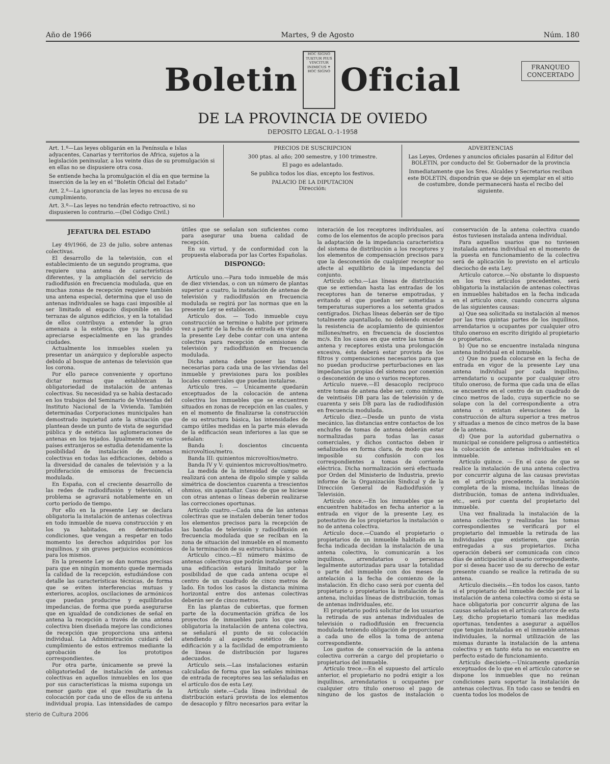Año de 1966 Martes, 9 de Agosto Núm. 180
Boletin
HOC SIGNO TUETUR PIUS VINCITUR INIMICUS ✝ HOC SIGNO
Oficial
FRANQUEO
CONCERTADO
DE LA PROVINCIA DE OVIEDO
DEPOSITO LEGAL O.-1-1958
Art. 1.º—Las leyes obligarán en la Península e Islas adyacentes, Canarias y territorios de Africa, sujetos a la legislación peninsular, a los veinte días de su promulgación si en ellas no se dispusiere otra cosa.
Se entiende hecha la promulgación el día en que termine la inserción de la ley en el "Boletín Oficial del Estado"
Art. 2.º—La ignorancia de las leyes no excusa de su cumplimiento.
Art. 3.º—Las leyes no tendrán efecto retroactivo, si no dispusieren lo contrario.—(Del Código Civil.)
PRECIOS DE SUSCRIPCION
300 ptas. al año; 200 semestre, y 100 trimestre.
El pago es adelantado.
Se publica todos los días, excepto los festivos.
PALACIO DE LA DIPUTACION
Dirección:
ADVERTENCIAS
Las Leyes, Ordenes y anuncios oficiales pasarán al Editor del BOLETIN, por conducto del Sr. Gobernador de la provincia
Inmediatamente que los Sres. Alcaldes y Secretarios reciban este BOLETIN, dispondrán que se deje un ejemplar en el sitio de costumbre, donde permanecerá hasta el recibo del siguiente.
JEFATURA DEL ESTADO
Ley 49/1966, de 23 de julio, sobre antenas colectivas.
El desarrollo de la televisión, con el establecimiento de un segundo programa, que requiere una antena de características diferentes, y la ampliación del servicio de radiodifusión en frecuencia modulada, que en muchas zonas de recepción requiere también una antena especial, determina que el uso de antenas individuales se haga casi imposible al ser limitado el espacio disponible en las terrazas de algunos edificios, y en la totalidad de ellos contribuya a extender la gran amenaza a la estética, que ya ha podido apreciarse especialmente en las grandes ciudades.
Actualmente los inmuebles suelen ya presentar un anárquico y deplorable aspecto debido al bosque de antenas de televisión que los corona.
Por ello parece conveniente y oportuno dictar normas que establezcan la obligatoriedad de instalación de antenas colectivas. Su necesidad ya se había destacado en los trabajos del Seminario de Viviendas del Instituto Nacional de la Vivienda. También determinadas Corporaciones municipales han demostrado inquietud ante la situación que plantean desde un punto de vista de seguridad pública y de estética las aglomeraciones de antenas en los tejados. Igualmente en varios países extranjeros se estudia detenidamente la posibilidad de instalación de antenas colectivas en todas las edificaciones, debido a la diversidad de canales de televisión y a la proliferación de emisoras de frecuencia modulada.
En España, con el creciente desarrollo de las redes de radiodifusión y televisión, el problema se agravará notablemente en un corto período de tiempo.
Por ello en la presente Ley se declara obligatoria la instalación de antenas colectivas en todo inmueble de nueva construcción y en los ya habitados, en determinadas condiciones, que vengan a respetar en todo momento los derechos adquiridos por los inquilinos, y sin graves perjuicios económicos para los mismos.
En la presente Ley se dan normas precisas para que en ningún momento quede mermada la calidad de la recepción, estudiándose con detalle las características técnicas, de forma que se eviten interferencias mutuas y exteriores, acoplos, oscilaciones de armónicos que puedan producirse y equilibrados impedancias, de forma que pueda asegurarse que en igualdad de condiciones de señal en antena la recepción a través de una antena colectiva bien diseñada mejore las condiciones de recepción que proporciona una antena individual. La Administración cuidará del cumplimiento de estos extremos mediante la aprobación de los prototipos correspondientes.
Por otra parte, únicamente se prevé la obligatoriedad de instalación de antenas colectivas en aquellos inmuebles en los que por sus características la misma suponga un menor gasto que el que resultaría de la colocación por cada uno de ellos de su antena individual propia. Las intensidades de campo útiles que se señalan son suficientes como para asegurar una buena calidad de recepción.
En su virtud, y de conformidad con la propuesta elaborada por las Cortes Españolas.
DISPONGO:
Artículo uno.—Para todo inmueble de más de diez viviendas, o con un número de plantas superior a cuatro, la instalación de antenas de televisión y radiodifusión en frecuencia modulada se regirá por las normas que en la presente Ley se establecen.
Artículo dos. — Todo inmueble cuya construcción se termine o habite por primera vez a partir de la fecha de entrada en vigor de la presente Ley debe contar con una antena colectiva para recepción de emisiones de televisión y radiodifusión en frecuencia modulada.
Dicha antena debe poseer las tomas necesarias para cada una de las viviendas del inmueble y previsiones para los posibles locales comerciales que puedan instalarse.
Artículo tres. — Unicamente quedarán exceptuados de la colocación de antena colectiva los inmuebles que se encuentren situados en zonas de recepción en las cuales, y en el momento de finalizarse la construcción de su estructura básica, las intensidades de campo útiles medidas en la parte más elevada de la edificación sean inferiores a las que se señalan:
Banda I: doscientos cincuenta microvoltios/metro.
Banda III: quinientos microvoltios/metro.
Banda IV y V: quinientos microvoltios/metro.
La medida de la intensidad de campo se realizará con antena de dipolo simple y salida simétrica de doscientos cuarenta a trescientos ohmios, sin apantallar. Caso de que se hiciese con otras antenas o líneas deberán realizarse las correcciones oportunas.
Artículo cuatro.—Cada una de las antenas colectivas que se instalen deberán tener todos los elementos precisos para la recepción de las bandas de televisión y radiodifusión en frecuencia modulada que se reciban en la zona de situación del inmueble en el momento de la terminación de su estructura básica.
Artículo cinco.—El número máximo de antenas colectivas que podrán instalarse sobre una edificación estará limitado por la posibilidad de que cada antena ocupe el centro de un cuadrado de cinco metros de lado. En todos los casos la distancia mínima horizontal entre dos antenas colectivas deberán ser de cinco metros.
En las plantas de cubiertas, que formen parte de la documentación gráfica de los proyectos de inmuebles para los que sea obligatoria la instalación de antena colectiva, se señalará el punto de su colocación atendiendo al aspecto estético de la edificación y a la facilidad de empotramiento de líneas de distribución por lugares adecuados.
Artículo seis.—Las instalaciones estarán calculadas de forma que las señales mínimas de entrada de receptores sea las señaladas en el artículo dos de esta Ley.
Artículo siete.—Cada línea individual de distribución estará provista de los elementos de desacoplo y filtro necesarios para evitar la interación de los receptores individuales, así como de los elementos de acoplo precisos para la adaptación de la impedancia característica del sistema de distribución a los receptores y los elementos de compensación precisos para que la desconexión de cualquier receptor no afecte al equilibrio de la impedancia del conjunto.
Artículo ocho.—Las líneas de distribución que se extiendan hasta las entradas de los receptores han de tenerse empotradas, y evitando el que puedan ser sometidas a temperaturas superiores a los setenta grados centígrados. Dichas líneas deberán ser de tipo totalmente apantallado, no debiendo exceder la resistencia de acoplamiento de quinientos millones/metro, en frecuencia de doscientos mc/s. En los casos en que entre las tomas de antena y receptores exista una prolongación excesiva, ésta deberá estar provista de los filtros y compensaciones necesarios para que no puedan producirse perturbaciones en las impedancias propias del sistema por conexión o desconexión de uno o varios receptores.
Artículo nueve.—El desacoplo recíproco entre tomas de antena debe ser, como mínimo, de veintiséis DB para las de televisión y de cuarenta y seis DB para las de radiodifusión en frecuencia modulada.
Artículo diez.—Desde un punto de vista mecánico, las distancias entre contactos de los enchufes de tomas de antena deberán estar normalizadas para todas las casas comerciales, y dichos contactos deben ir señalizados en forma clara, de modo que sea imposible su confusión con los correspondientes a tomas de corriente eléctrica. Dicha normalización será efectuada por Orden del Ministerio de Industria, previo informe de la Organización Sindical y de la Dirección General de Radiodifusión y Televisión.
Artículo once.—En los inmuebles que se encuentren habitados en fecha anterior a la entrada en vigor de la presente Ley, es potestativo de los propietarios la instalación o no de antena colectiva.
Artículo doce.—Cuando el propietario o propietarios de un inmueble habitado en la fecha indicada decidan la instalación de una antena colectiva, lo comunicarán a los inquilinos, arrendatarios o personas legalmente autorizadas para usar la totalidad o parte del inmueble con dos meses de antelación a la fecha de comienzo de la instalación. En dicho caso será por cuenta del propietario o propietarios la instalación de la antena, incluídas líneas de distribución, tomas de antenas individuales, etc.
El propietario podrá solicitar de los usuarios la retirada de sus antenas individuales de televisión o radiodifusión en frecuencia modulada teniendo obligación de proporcionar a cada uno de ellos la toma de antena correspondiente.
Los gastos de conservación de la antena colectiva correrán a cargo del propietario o propietarios del inmueble.
Artículo trece.—En el supuesto del artículo anterior, el propietario no podrá exigir a los inquilinos, arrendatarios u ocupantes por cualquier otro título oneroso el pago de ninguno de los gastos de instalación o conservación de la antena colectiva cuando éstos tuviesen instalada antena individual.
Para aquellos usarios que no tuviesen instalada antena individual en el momento de la puesta en funcionamiento de la colectiva será de aplicación lo previsto en el artículo dieciocho de esta Ley.
Artículo catorce.—No obstante lo dispuesto en los tres artículos precedentes, será obligatoria la instalación de antenas colectivas en inmuebles habitados en la fecha indicada en el artículo once, cuando concurra alguna de las siguientes causas:
a) Que sea solicitada su instalación al menos por las tres quintas partes de los inquilinos, arrendatarios u ocupantes por cualquier otro título oneroso en escrito dirigido al propietario o propietarios.
b) Que no se encuentre instalada ninguna antena individual en el inmueble.
c) Que no pueda colocarse en la fecha de entrada en vigor de la presente Ley una antena individual por cada inquilino, arrendatario u ocupante por cualquier otro título oneroso, de forma que cada una de ellas se encuentre en el centro de un cuadrado de cinco metros de lado, cuya superficie no se solape con la del correspondiente a otra antena o existan elevaciones de la construcción de altura superior a tres metros y situadas a menos de cinco metros de la base de la antena.
d) Que por la autoridad gubernativa o municipal se considere peligrosa o antiestética la colocación de antenas individuales en el inmueble.
Artículo quince. — En el caso de que se realice la instalación de una antena colectiva por concurrir alguna de las causas previstas en el artículo precedente, la instalación completa de la misma, incluídas líneas de distribución, tomas de antena individuales, etc., será por cuenta del propietario del inmueble.
Una vez finalizada la instalación de la antena colectiva y realizadas las tomas correspondientes se verificará por el propietario del inmueble la retirada de las individuales que existieren, que serán entregadas a sus propietarios. Dicha operación deberá ser comunicada con cinco días de anticipación al usario correspondiente, por si desea hacer uso de su derecho de estar presente cuando se realice la retirada de su antena.
Artículo dieciséis.—En todos los casos, tanto si el propietario del inmueble decide por sí la instalación de antena colectiva como si ésta se hace obligatoria por concurrir alguna de las causas señaladas en el artículo catorce de esta Ley, dicho propietario tomará las medidas oportunas, tendentes a asegurar a aquéllos que tengan instaladas en el inmueble antenas individuales, la normal utilización de las mismas durante la instalación de la antena colectiva y en tanto ésta no se encuentre en perfecto estado de funcionamiento.
Artículo diecisiete.—Unicamente quedarán exceptuados de lo que en el artículo catorce se dispone los inmuebles que no reúnan condiciones para soportar la instalación de antenas colectivas. En todo caso se tendrá en cuenta todos los modelos de
sterio de Cultura 2006